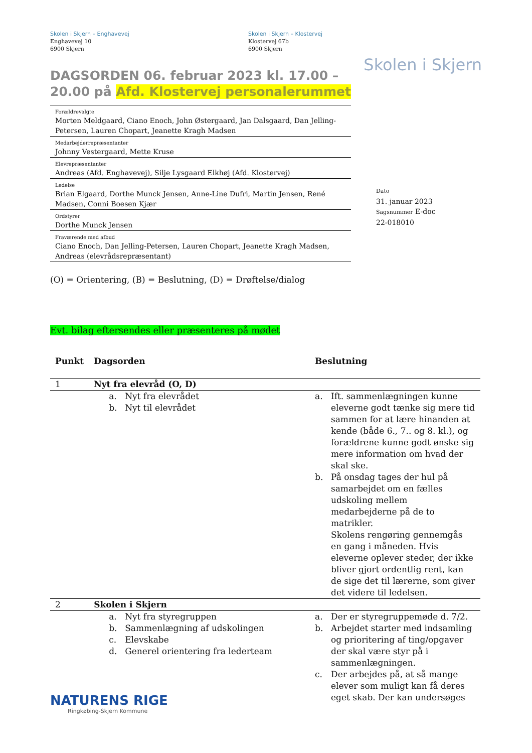Skolen i Skjern – Enghavevej
Enghavevej 10
6900 Skjern
Skolen i Skjern – Klostervej
Klostervej 67b
6900 Skjern
Skolen i Skjern
DAGSORDEN 06. februar 2023 kl. 17.00 – 20.00 på Afd. Klostervej personalerummet
Forældrevalgte
Morten Meldgaard, Ciano Enoch, John Østergaard, Jan Dalsgaard, Dan Jelling-Petersen, Lauren Chopart, Jeanette Kragh Madsen
Medarbejderrepræsentanter
Johnny Vestergaard, Mette Kruse
Elevrepræsentanter
Andreas (Afd. Enghavevej), Silje Lysgaard Elkhøj (Afd. Klostervej)
Ledelse
Brian Elgaard, Dorthe Munck Jensen, Anne-Line Dufri, Martin Jensen, René Madsen, Conni Boesen Kjær
Ordstyrer
Dorthe Munck Jensen
Fraværende med afbud
Ciano Enoch, Dan Jelling-Petersen, Lauren Chopart, Jeanette Kragh Madsen, Andreas (elevrådsrepræsentant)
Dato
31. januar 2023
Sagsnummer E-doc
22-018010
(O) = Orientering, (B) = Beslutning, (D) = Drøftelse/dialog
Evt. bilag eftersendes eller præsenteres på mødet
| Punkt | Dagsorden | Beslutning |
| --- | --- | --- |
| 1 | Nyt fra elevråd (O, D) | |
| | a. Nyt fra elevrådet b. Nyt til elevrådet | a. Ift. sammenlægningen kunne eleverne godt tænke sig mere tid sammen for at lære hinanden at kende (både 6., 7.. og 8. kl.), og forældrene kunne godt ønske sig mere information om hvad der skal ske. b. På onsdag tages der hul på samarbejdet om en fælles udskoling mellem medarbejderne på de to matrikler. Skolens rengøring gennemgås en gang i måneden. Hvis eleverne oplever steder, der ikke bliver gjort ordentlig rent, kan de sige det til lærerne, som giver det videre til ledelsen. |
| 2 | Skolen i Skjern | |
| | a. Nyt fra styregruppen b. Sammenlægning af udskolingen c. Elevskabe d. Generel orientering fra lederteam | a. Der er styregruppemøde d. 7/2. b. Arbejdet starter med indsamling og prioritering af ting/opgaver der skal være styr på i sammenlægningen. c. Der arbejdes på, at så mange elever som muligt kan få deres eget skab. Der kan undersøges |
NATURENS RIGE
Ringkøbing-Skjern Kommune